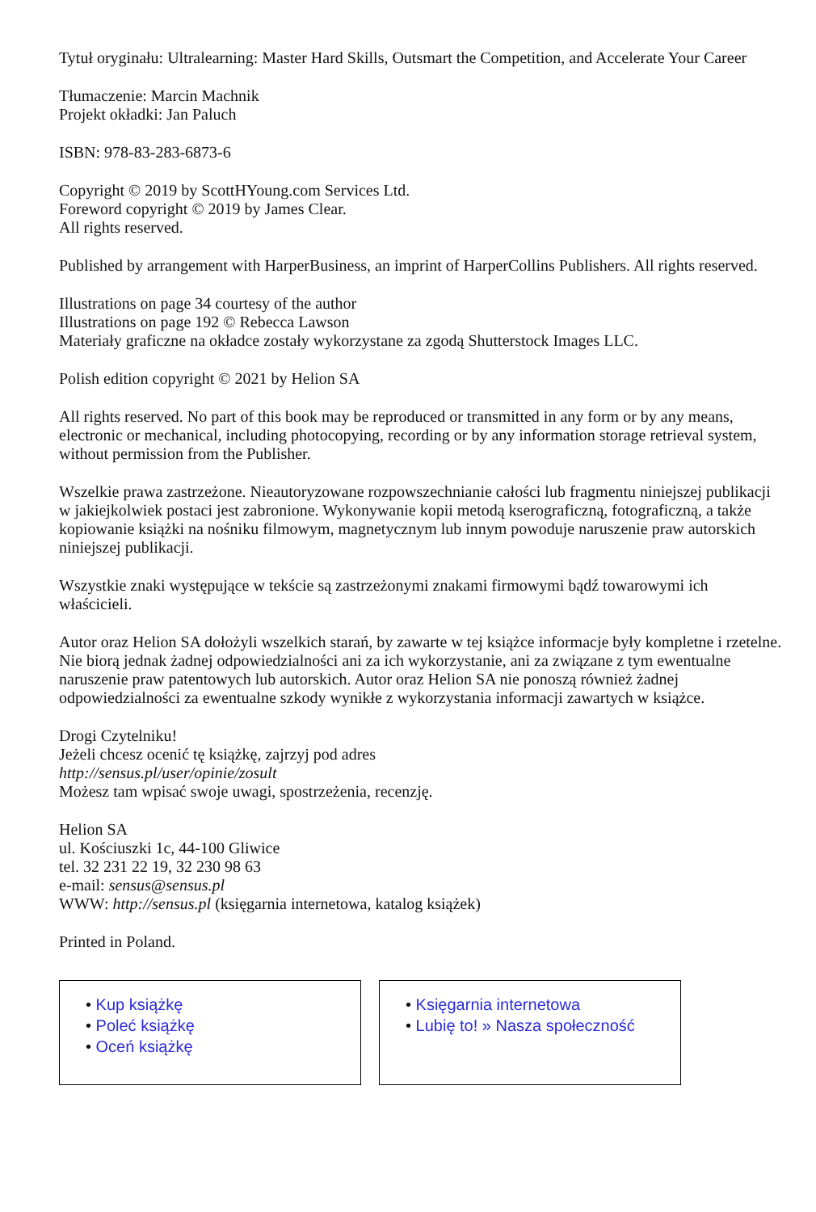Tytuł oryginału: Ultralearning: Master Hard Skills, Outsmart the Competition, and Accelerate Your Career
Tłumaczenie: Marcin Machnik
Projekt okładki: Jan Paluch
ISBN: 978-83-283-6873-6
Copyright © 2019 by ScottHYoung.com Services Ltd.
Foreword copyright © 2019 by James Clear.
All rights reserved.
Published by arrangement with HarperBusiness, an imprint of HarperCollins Publishers. All rights reserved.
Illustrations on page 34 courtesy of the author
Illustrations on page 192 © Rebecca Lawson
Materiały graficzne na okładce zostały wykorzystane za zgodą Shutterstock Images LLC.
Polish edition copyright © 2021 by Helion SA
All rights reserved. No part of this book may be reproduced or transmitted in any form or by any means, electronic or mechanical, including photocopying, recording or by any information storage retrieval system, without permission from the Publisher.
Wszelkie prawa zastrzeżone. Nieautoryzowane rozpowszechnianie całości lub fragmentu niniejszej publikacji w jakiejkolwiek postaci jest zabronione. Wykonywanie kopii metodą kserograficzną, fotograficzną, a także kopiowanie książki na nośniku filmowym, magnetycznym lub innym powoduje naruszenie praw autorskich niniejszej publikacji.
Wszystkie znaki występujące w tekście są zastrzeżonymi znakami firmowymi bądź towarowymi ich właścicieli.
Autor oraz Helion SA dołożyli wszelkich starań, by zawarte w tej książce informacje były kompletne i rzetelne. Nie biorą jednak żadnej odpowiedzialności ani za ich wykorzystanie, ani za związane z tym ewentualne naruszenie praw patentowych lub autorskich. Autor oraz Helion SA nie ponoszą również żadnej odpowiedzialności za ewentualne szkody wynikłe z wykorzystania informacji zawartych w książce.
Drogi Czytelniku!
Jeżeli chcesz ocenić tę książkę, zajrzyj pod adres
http://sensus.pl/user/opinie/zosult
Możesz tam wpisać swoje uwagi, spostrzeżenia, recenzję.
Helion SA
ul. Kościuszki 1c, 44-100 Gliwice
tel. 32 231 22 19, 32 230 98 63
e-mail: sensus@sensus.pl
WWW: http://sensus.pl (księgarnia internetowa, katalog książek)
Printed in Poland.
• Kup książkę
• Poleć książkę
• Oceń książkę
• Księgarnia internetowa
• Lubię to! » Nasza społeczność